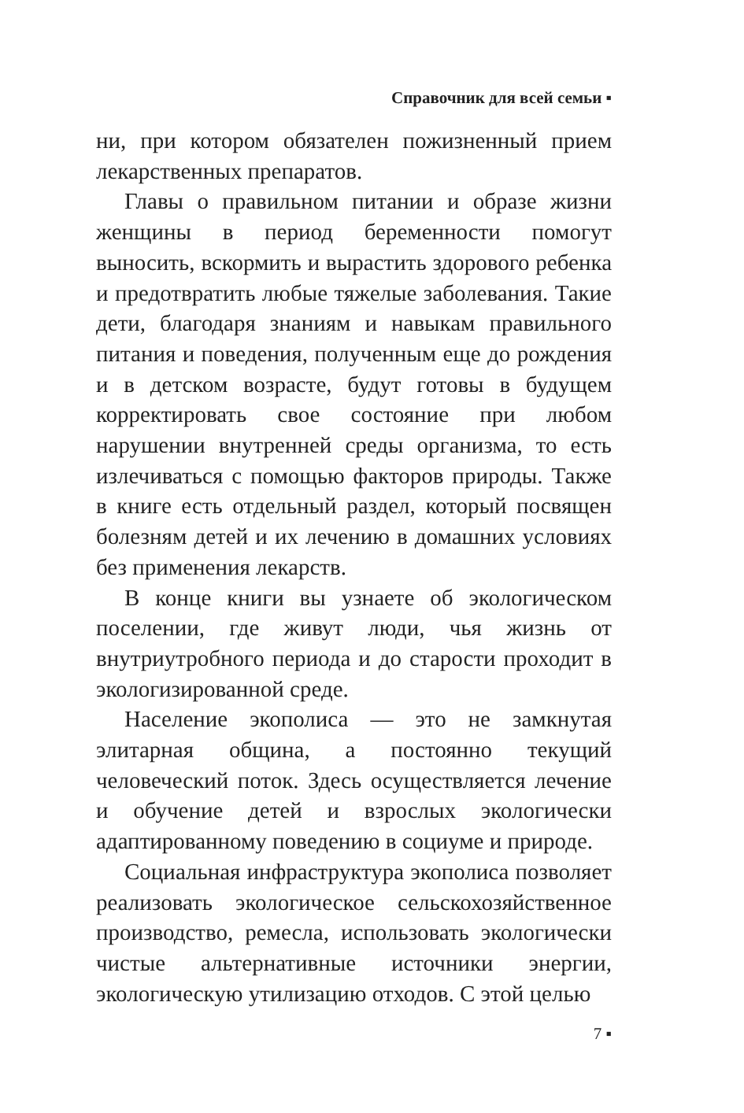Справочник для всей семьи ▪
ни, при котором обязателен пожизненный прием лекарственных препаратов.
Главы о правильном питании и образе жизни женщины в период беременности помогут выносить, вскормить и вырастить здорового ребенка и предотвратить любые тяжелые заболевания. Такие дети, благодаря знаниям и навыкам правильного питания и поведения, полученным еще до рождения и в детском возрасте, будут готовы в будущем корректировать свое состояние при любом нарушении внутренней среды организма, то есть излечиваться с помощью факторов природы. Также в книге есть отдельный раздел, который посвящен болезням детей и их лечению в домашних условиях без применения лекарств.
В конце книги вы узнаете об экологическом поселении, где живут люди, чья жизнь от внутриутробного периода и до старости проходит в экологизированной среде.
Население экополиса — это не замкнутая элитарная община, а постоянно текущий человеческий поток. Здесь осуществляется лечение и обучение детей и взрослых экологически адаптированному поведению в социуме и природе.
Социальная инфраструктура экополиса позволяет реализовать экологическое сельскохозяйственное производство, ремесла, использовать экологически чистые альтернативные источники энергии, экологическую утилизацию отходов. С этой целью
7 ▪